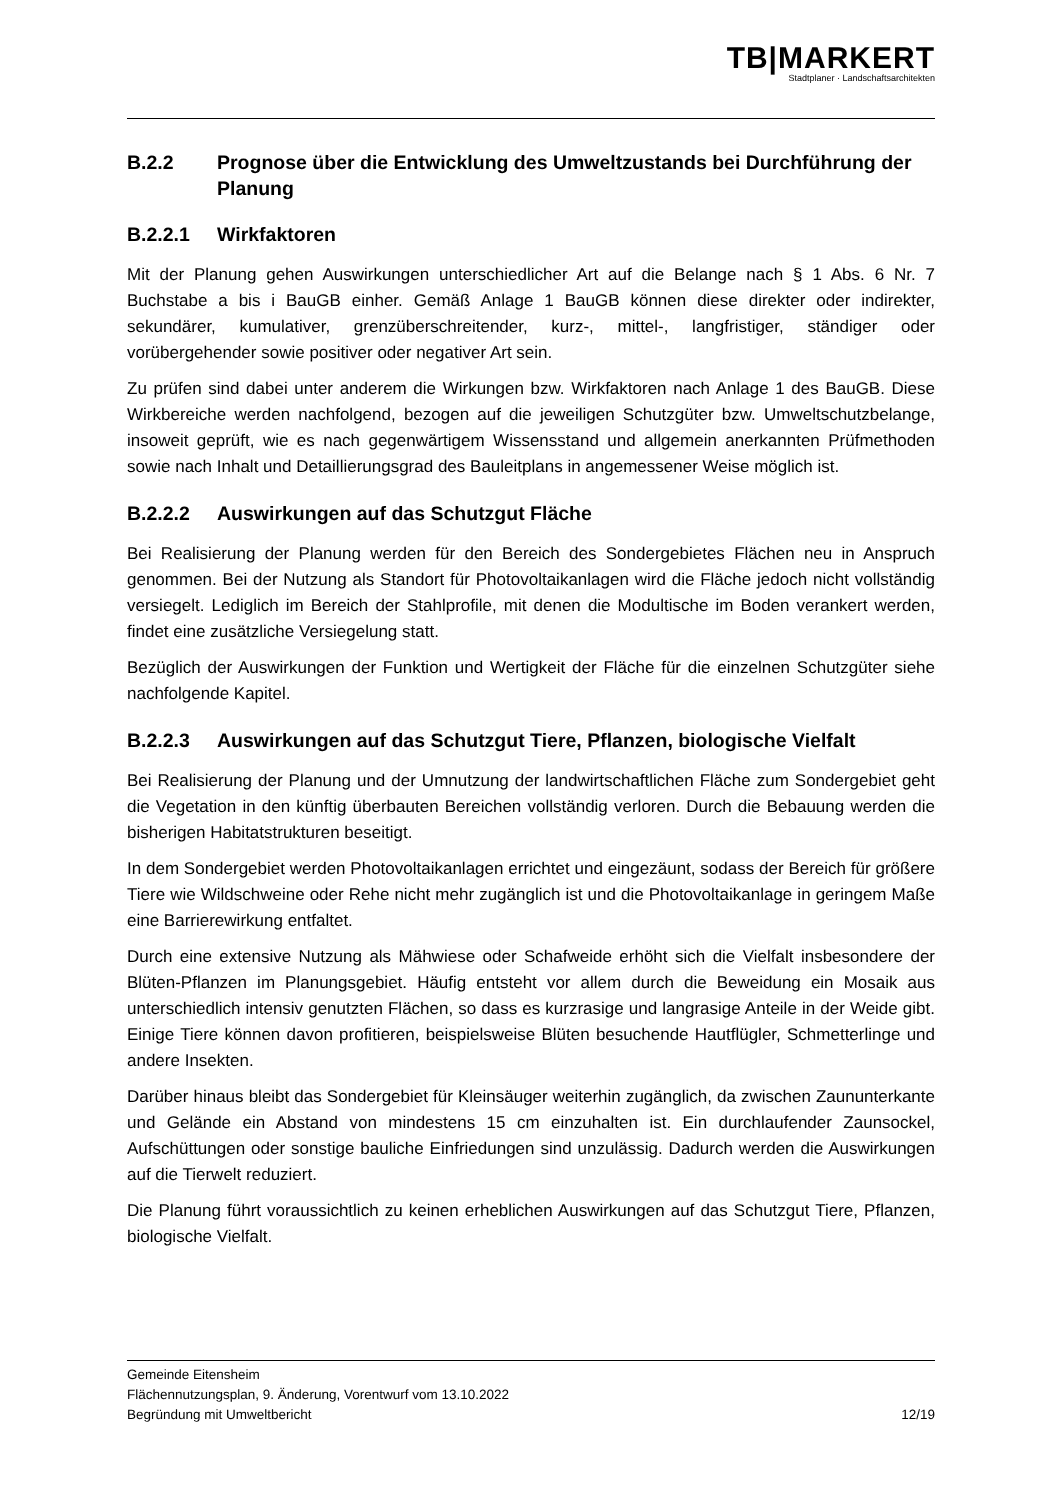TB|MARKERT
Stadtplaner · Landschaftsarchitekten
B.2.2 Prognose über die Entwicklung des Umweltzustands bei Durchführung der Planung
B.2.2.1 Wirkfaktoren
Mit der Planung gehen Auswirkungen unterschiedlicher Art auf die Belange nach § 1 Abs. 6 Nr. 7 Buchstabe a bis i BauGB einher. Gemäß Anlage 1 BauGB können diese direkter oder indirekter, sekundärer, kumulativer, grenzüberschreitender, kurz-, mittel-, langfristiger, ständiger oder vorübergehender sowie positiver oder negativer Art sein.
Zu prüfen sind dabei unter anderem die Wirkungen bzw. Wirkfaktoren nach Anlage 1 des BauGB. Diese Wirkbereiche werden nachfolgend, bezogen auf die jeweiligen Schutzgüter bzw. Umweltschutzbelange, insoweit geprüft, wie es nach gegenwärtigem Wissensstand und allgemein anerkannten Prüfmethoden sowie nach Inhalt und Detaillierungsgrad des Bauleitplans in angemessener Weise möglich ist.
B.2.2.2 Auswirkungen auf das Schutzgut Fläche
Bei Realisierung der Planung werden für den Bereich des Sondergebietes Flächen neu in Anspruch genommen. Bei der Nutzung als Standort für Photovoltaikanlagen wird die Fläche jedoch nicht vollständig versiegelt. Lediglich im Bereich der Stahlprofile, mit denen die Modultische im Boden verankert werden, findet eine zusätzliche Versiegelung statt.
Bezüglich der Auswirkungen der Funktion und Wertigkeit der Fläche für die einzelnen Schutzgüter siehe nachfolgende Kapitel.
B.2.2.3 Auswirkungen auf das Schutzgut Tiere, Pflanzen, biologische Vielfalt
Bei Realisierung der Planung und der Umnutzung der landwirtschaftlichen Fläche zum Sondergebiet geht die Vegetation in den künftig überbauten Bereichen vollständig verloren. Durch die Bebauung werden die bisherigen Habitatstrukturen beseitigt.
In dem Sondergebiet werden Photovoltaikanlagen errichtet und eingezäunt, sodass der Bereich für größere Tiere wie Wildschweine oder Rehe nicht mehr zugänglich ist und die Photovoltaikanlage in geringem Maße eine Barrierewirkung entfaltet.
Durch eine extensive Nutzung als Mähwiese oder Schafweide erhöht sich die Vielfalt insbesondere der Blüten-Pflanzen im Planungsgebiet. Häufig entsteht vor allem durch die Beweidung ein Mosaik aus unterschiedlich intensiv genutzten Flächen, so dass es kurzrasige und langrasige Anteile in der Weide gibt. Einige Tiere können davon profitieren, beispielsweise Blüten besuchende Hautflügler, Schmetterlinge und andere Insekten.
Darüber hinaus bleibt das Sondergebiet für Kleinsäuger weiterhin zugänglich, da zwischen Zaununterkante und Gelände ein Abstand von mindestens 15 cm einzuhalten ist. Ein durchlaufender Zaunsockel, Aufschüttungen oder sonstige bauliche Einfriedungen sind unzulässig. Dadurch werden die Auswirkungen auf die Tierwelt reduziert.
Die Planung führt voraussichtlich zu keinen erheblichen Auswirkungen auf das Schutzgut Tiere, Pflanzen, biologische Vielfalt.
Gemeinde Eitensheim
Flächennutzungsplan, 9. Änderung, Vorentwurf vom 13.10.2022
Begründung mit Umweltbericht 12/19